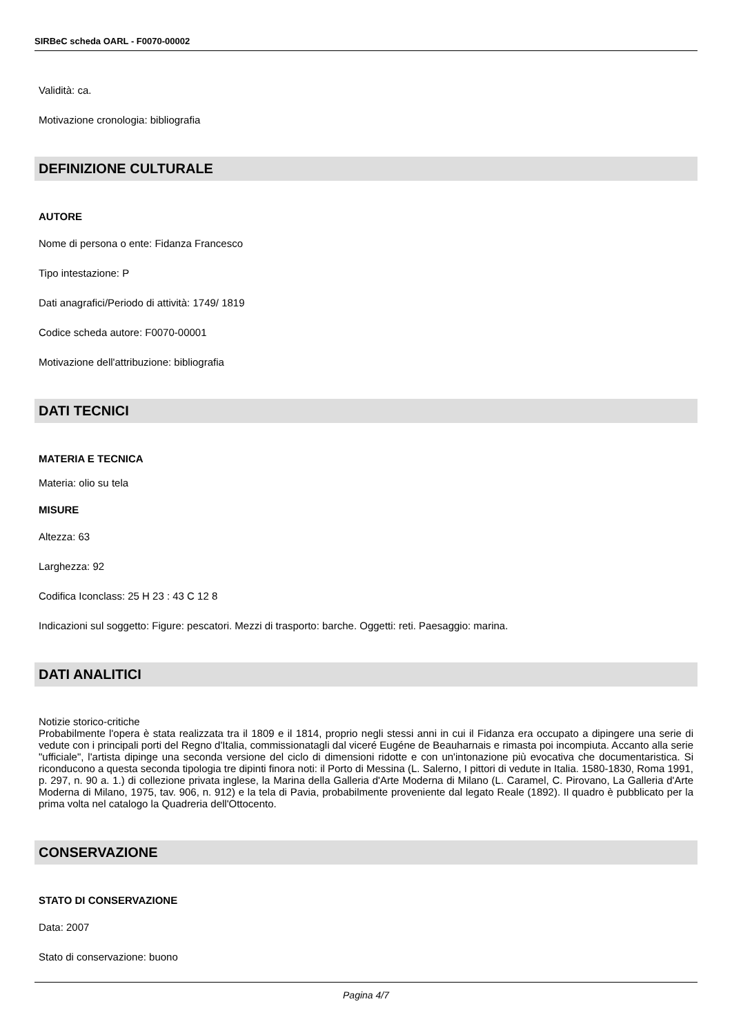SIRBeC scheda OARL - F0070-00002
Validità: ca.
Motivazione cronologia: bibliografia
DEFINIZIONE CULTURALE
AUTORE
Nome di persona o ente: Fidanza Francesco
Tipo intestazione: P
Dati anagrafici/Periodo di attività: 1749/ 1819
Codice scheda autore: F0070-00001
Motivazione dell'attribuzione: bibliografia
DATI TECNICI
MATERIA E TECNICA
Materia: olio su tela
MISURE
Altezza: 63
Larghezza: 92
Codifica Iconclass: 25 H 23 : 43 C 12 8
Indicazioni sul soggetto: Figure: pescatori. Mezzi di trasporto: barche. Oggetti: reti. Paesaggio: marina.
DATI ANALITICI
Notizie storico-critiche
Probabilmente l'opera è stata realizzata tra il 1809 e il 1814, proprio negli stessi anni in cui il Fidanza era occupato a dipingere una serie di vedute con i principali porti del Regno d'Italia, commissionatagli dal viceré Eugéne de Beauharnais e rimasta poi incompiuta. Accanto alla serie "ufficiale", l'artista dipinge una seconda versione del ciclo di dimensioni ridotte e con un'intonazione più evocativa che documentaristica. Si riconducono a questa seconda tipologia tre dipinti finora noti: il Porto di Messina (L. Salerno, I pittori di vedute in Italia. 1580-1830, Roma 1991, p. 297, n. 90 a. 1.) di collezione privata inglese, la Marina della Galleria d'Arte Moderna di Milano (L. Caramel, C. Pirovano, La Galleria d'Arte Moderna di Milano, 1975, tav. 906, n. 912) e la tela di Pavia, probabilmente proveniente dal legato Reale (1892). Il quadro è pubblicato per la prima volta nel catalogo la Quadreria dell'Ottocento.
CONSERVAZIONE
STATO DI CONSERVAZIONE
Data: 2007
Stato di conservazione: buono
Pagina 4/7